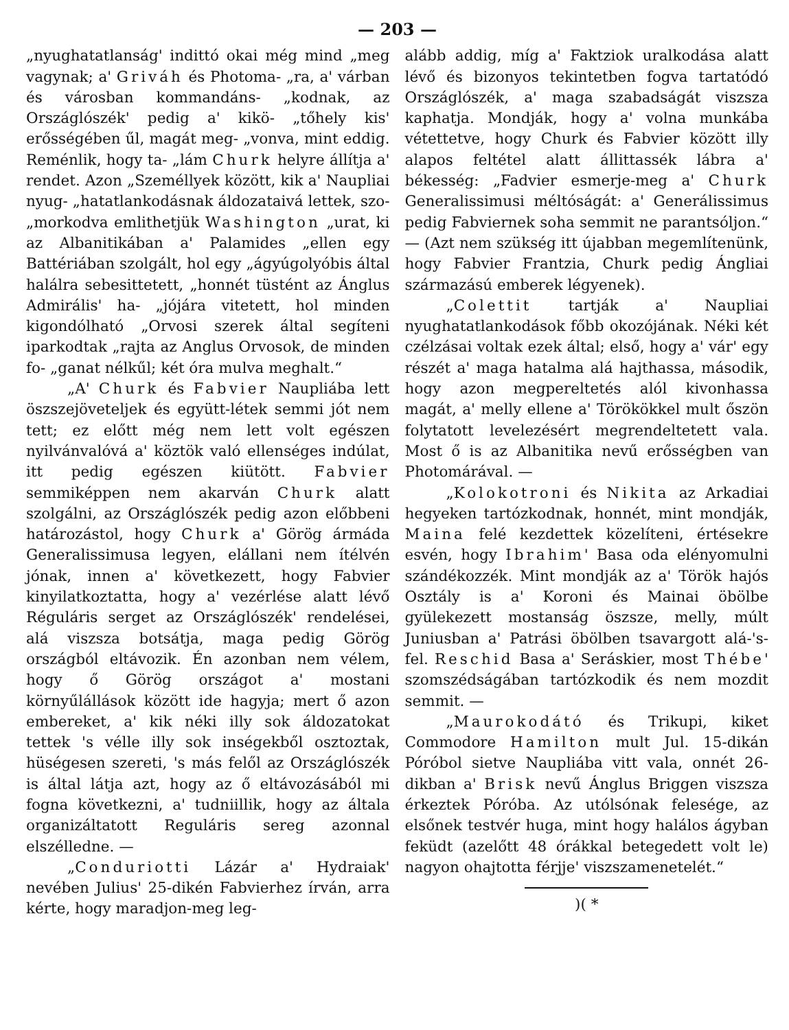— 203 —
„nyughatatlanság' indittó okai még mind „meg vagynak; a' Griváh és Photoma- „ra, a' várban és városban kommandáns- „kodnak, az Országlószék' pedig a' kikö- „tőhely kis' erősségében űl, magát meg- „vonva, mint eddig. Reménlik, hogy ta- „lám Churk helyre állítja a' rendet. Azon „Személlyek között, kik a' Naupliai nyug- „hatatlankodásnak áldozataivá lettek, szo- „morkodva emlithetjük Washington „urat, ki az Albanitikában a' Palamides „ellen egy Battériában szolgált, hol egy „ágyúgolyóbis által halálra sebesittetett, „honnét tüstént az Ánglus Admirális' ha- „jójára vitetett, hol minden kigondólható „Orvosi szerek által segíteni iparkodtak „rajta az Anglus Orvosok, de minden fo- „ganat nélkűl; két óra mulva meghalt.“
„A' Churk és Fabvier Naupliába lett öszszejöveteljek és együtt-létek semmi jót nem tett; ez előtt még nem lett volt egészen nyilvánvalóvá a' köztök való ellenséges indúlat, itt pedig egészen kiütött. Fabvier semmiképpen nem akarván Churk alatt szolgálni, az Országlószék pedig azon előbbeni határozástol, hogy Churk a' Görög ármáda Generalissimusa legyen, elállani nem ítélvén jónak, innen a' következett, hogy Fabvier kinyilatkoztatta, hogy a' vezérlése alatt lévő Réguláris serget az Országlószék' rendelései, alá viszsza botsátja, maga pedig Görög országból eltávozik. Én azonban nem vélem, hogy ő Görög országot a' mostani környűlállások között ide hagyja; mert ő azon embereket, a' kik néki illy sok áldozatokat tettek 's vélle illy sok inségekből osztoztak, hüségesen szereti, 's más felől az Országlószék is által látja azt, hogy az ő eltávozásából mi fogna következni, a' tudniillik, hogy az általa organizáltatott Reguláris sereg azonnal elszélledne. —
„Conduriotti Lázár a' Hydraiak' nevében Julius' 25-dikén Fabvierhez írván, arra kérte, hogy maradjon-meg leg-
alább addig, míg a' Faktziok uralkodása alatt lévő és bizonyos tekintetben fogva tartatódó Országlószék, a' maga szabadságát viszsza kaphatja. Mondják, hogy a' volna munkába vétettetve, hogy Churk és Fabvier között illy alapos feltétel alatt állittassék lábra a' békesség: „Fadvier esmerje-meg a' Churk Generalissimusi méltóságát: a' Generálissimus pedig Fabviernek soha semmit ne parantsóljon.“ — (Azt nem szükség itt újabban megemlítenünk, hogy Fabvier Frantzia, Churk pedig Ángliai származású emberek légyenek).
„Colettit tartják a' Naupliai nyughatatlankodások főbb okozójának. Néki két czélzásai voltak ezek által; első, hogy a' vár' egy részét a' maga hatalma alá hajthassa, második, hogy azon megpereltetés alól kivonhassa magát, a' melly ellene a' Törökökkel mult őszön folytatott levelezésért megrendeltetett vala. Most ő is az Albanitika nevű erősségben van Photomárával. —
„Kolokotroni és Nikita az Arkadiai hegyeken tartózkodnak, honnét, mint mondják, Maina felé kezdettek közelíteni, értésekre esvén, hogy Ibrahim' Basa oda elényomulni szándékozzék. Mint mondják az a' Török hajós Osztály is a' Koroni és Mainai öbölbe gyülekezett mostanság öszsze, melly, múlt Juniusban a' Patrási öbölben tsavargott alá-'s-fel. Reschid Basa a' Seráskier, most Thébe' szomszédságában tartózkodik és nem mozdit semmit. —
„Maurokodátó és Trikupi, kiket Commodore Hamilton mult Jul. 15-dikán Póróbol sietve Naupliába vitt vala, onnét 26-dikban a' Brisk nevű Ánglus Briggen viszsza érkeztek Póróba. Az utólsónak felesége, az elsőnek testvér huga, mint hogy halálos ágyban feküdt (azelőtt 48 órákkal betegedett volt le) nagyon ohajtotta férjje' viszszamenetelét.“
)( *